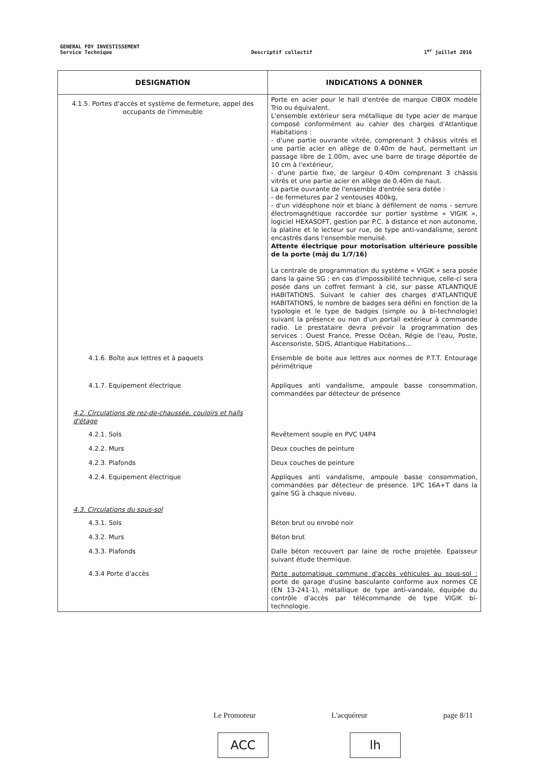GENERAL FOY INVESTISSEMENT
Service Technique
Descriptif collectif
1<sup>er</sup> juillet 2016
| DESIGNATION | INDICATIONS A DONNER |
| --- | --- |
| 4.1.5. Portes d'accès et système de fermeture, appel des occupants de l'immeuble | Porte en acier pour le hall d'entrée de marque CIBOX modèle Trio ou équivalent. L'ensemble extérieur sera métallique de type acier de marque composé conformément au cahier des charges d'Atlantique Habitations : - d'une partie ouvrante vitrée, comprenant 3 châssis vitrés et une partie acier en allège de 0.40m de haut, permettant un passage libre de 1.00m, avec une barre de tirage déportée de 10 cm à l'extérieur, - d'une partie fixe, de largeur 0.40m comprenant 3 châssis vitrés et une partie acier en allège de 0.40m de haut. La partie ouvrante de l'ensemble d'entrée sera dotée : - de fermetures par 2 ventouses 400kg, - d'un vidéophone noir et blanc à défilement de noms - serrure électromagnétique raccordée sur portier système « VIGIK », logiciel HEXASOFT, gestion par P.C. à distance et non autonome, la platine et le lecteur sur rue, de type anti-vandalisme, seront encastrés dans l'ensemble menuisé. Attente électrique pour motorisation ultérieure possible de la porte (màj du 1/7/16) La centrale de programmation du système « VIGIK » sera posée dans la gaine SG ; en cas d'impossibilité technique, celle-ci sera posée dans un coffret fermant à clé, sur passe ATLANTIQUE HABITATIONS. Suivant le cahier des charges d'ATLANTIQUE HABITATIONS, le nombre de badges sera défini en fonction de la typologie et le type de badges (simple ou à bi-technologie) suivant la présence ou non d'un portail extérieur à commande radio. Le prestataire devra prévoir la programmation des services : Ouest France, Presse Océan, Régie de l'eau, Poste, Ascensoriste, SDIS, Atlantique Habitations... |
| 4.1.6. Boîte aux lettres et à paquets | Ensemble de boite aux lettres aux normes de P.T.T. Entourage périmétrique |
| 4.1.7. Equipement électrique | Appliques anti vandalisme, ampoule basse consommation, commandées par détecteur de présence |
| 4.2. Circulations de rez-de-chaussée, couloirs et halls d'étage | |
| 4.2.1. Sols | Revêtement souple en PVC U4P4 |
| 4.2.2. Murs | Deux couches de peinture |
| 4.2.3. Plafonds | Deux couches de peinture |
| 4.2.4. Equipement électrique | Appliques anti vandalisme, ampoule basse consommation, commandées par détecteur de présence. 1PC 16A+T dans la gaine SG à chaque niveau. |
| 4.3. Circulations du sous-sol | |
| 4.3.1. Sols | Béton brut ou enrobé noir |
| 4.3.2. Murs | Béton brut |
| 4.3.3. Plafonds | Dalle béton recouvert par laine de roche projetée. Epaisseur suivant étude thermique. |
| 4.3.4 Porte d'accès | Porte automatique commune d'accès véhicules au sous-sol : porte de garage d'usine basculante conforme aux normes CE (EN 13-241-1), métallique de type anti-vandale, équipée du contrôle d'accès par télécommande de type VIGIK bi-technologie. |
Le Promoteur L'acquéreur page 8/11
ACC lh